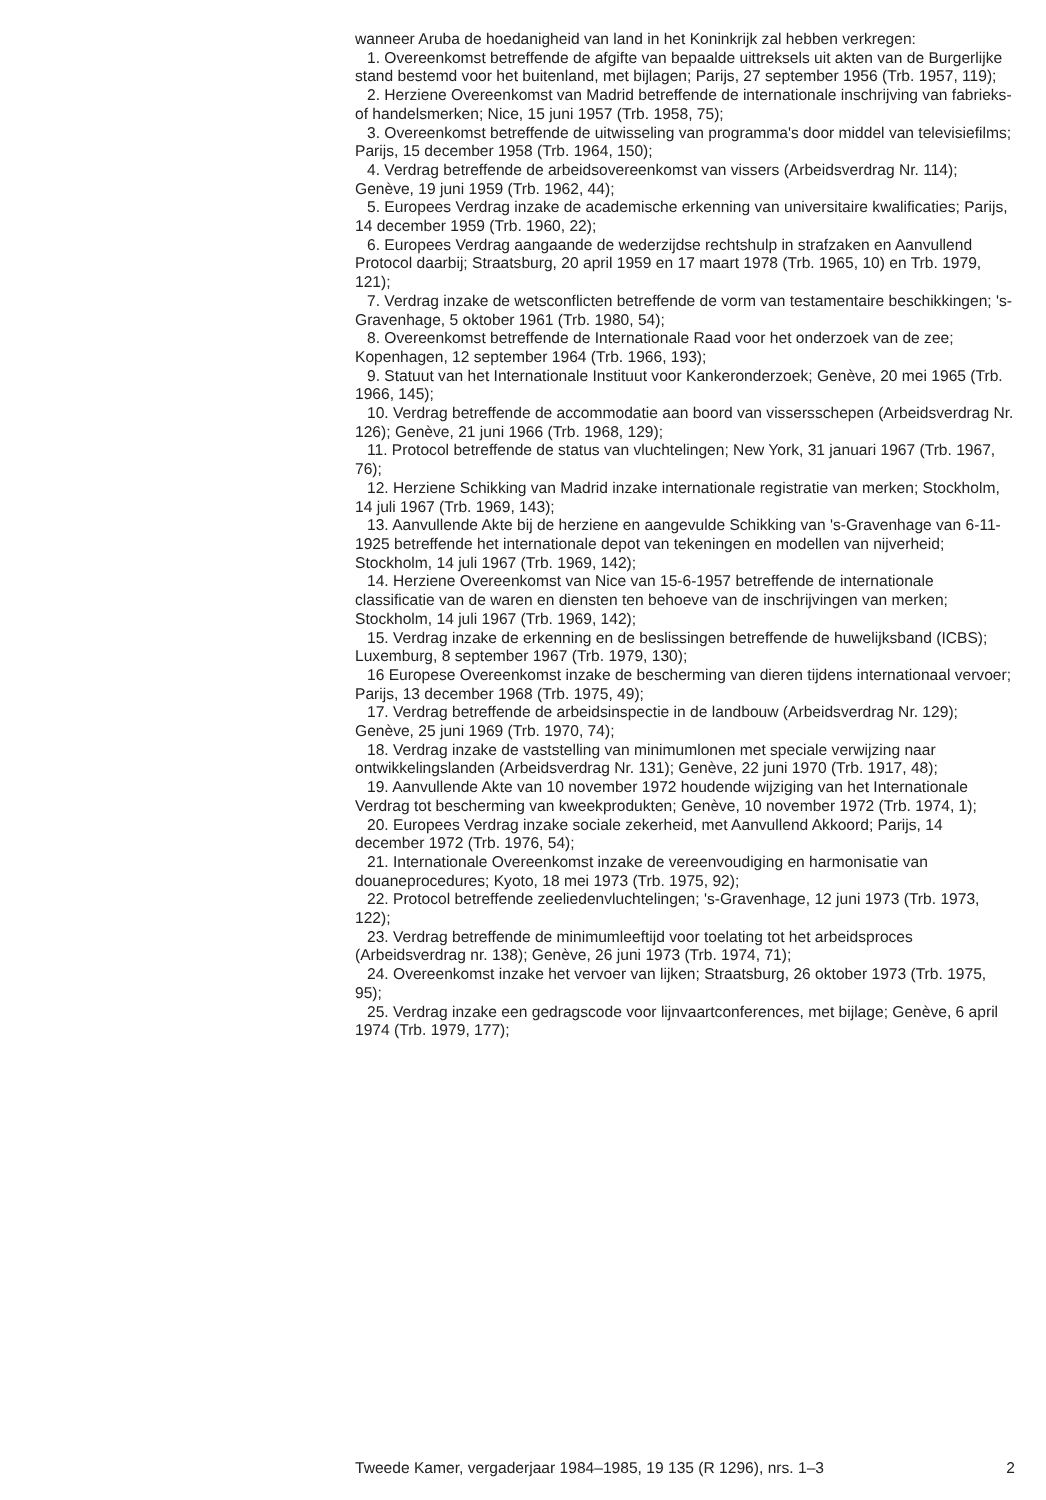wanneer Aruba de hoedanigheid van land in het Koninkrijk zal hebben verkregen:
1. Overeenkomst betreffende de afgifte van bepaalde uittreksels uit akten van de Burgerlijke stand bestemd voor het buitenland, met bijlagen; Parijs, 27 september 1956 (Trb. 1957, 119);
2. Herziene Overeenkomst van Madrid betreffende de internationale inschrijving van fabrieks- of handelsmerken; Nice, 15 juni 1957 (Trb. 1958, 75);
3. Overeenkomst betreffende de uitwisseling van programma's door middel van televisiefilms; Parijs, 15 december 1958 (Trb. 1964, 150);
4. Verdrag betreffende de arbeidsovereenkomst van vissers (Arbeidsverdrag Nr. 114); Genève, 19 juni 1959 (Trb. 1962, 44);
5. Europees Verdrag inzake de academische erkenning van universitaire kwalificaties; Parijs, 14 december 1959 (Trb. 1960, 22);
6. Europees Verdrag aangaande de wederzijdse rechtshulp in strafzaken en Aanvullend Protocol daarbij; Straatsburg, 20 april 1959 en 17 maart 1978 (Trb. 1965, 10) en Trb. 1979, 121);
7. Verdrag inzake de wetsconflicten betreffende de vorm van testamentaire beschikkingen; 's-Gravenhage, 5 oktober 1961 (Trb. 1980, 54);
8. Overeenkomst betreffende de Internationale Raad voor het onderzoek van de zee; Kopenhagen, 12 september 1964 (Trb. 1966, 193);
9. Statuut van het Internationale Instituut voor Kankeronderzoek; Genève, 20 mei 1965 (Trb. 1966, 145);
10. Verdrag betreffende de accommodatie aan boord van vissersschepen (Arbeidsverdrag Nr. 126); Genève, 21 juni 1966 (Trb. 1968, 129);
11. Protocol betreffende de status van vluchtelingen; New York, 31 januari 1967 (Trb. 1967, 76);
12. Herziene Schikking van Madrid inzake internationale registratie van merken; Stockholm, 14 juli 1967 (Trb. 1969, 143);
13. Aanvullende Akte bij de herziene en aangevulde Schikking van 's-Gravenhage van 6-11-1925 betreffende het internationale depot van tekeningen en modellen van nijverheid; Stockholm, 14 juli 1967 (Trb. 1969, 142);
14. Herziene Overeenkomst van Nice van 15-6-1957 betreffende de internationale classificatie van de waren en diensten ten behoeve van de inschrijvingen van merken; Stockholm, 14 juli 1967 (Trb. 1969, 142);
15. Verdrag inzake de erkenning en de beslissingen betreffende de huwelijksband (ICBS); Luxemburg, 8 september 1967 (Trb. 1979, 130);
16 Europese Overeenkomst inzake de bescherming van dieren tijdens internationaal vervoer; Parijs, 13 december 1968 (Trb. 1975, 49);
17. Verdrag betreffende de arbeidsinspectie in de landbouw (Arbeidsverdrag Nr. 129); Genève, 25 juni 1969 (Trb. 1970, 74);
18. Verdrag inzake de vaststelling van minimumlonen met speciale verwijzing naar ontwikkelingslanden (Arbeidsverdrag Nr. 131); Genève, 22 juni 1970 (Trb. 1917, 48);
19. Aanvullende Akte van 10 november 1972 houdende wijziging van het Internationale Verdrag tot bescherming van kweekprodukten; Genève, 10 november 1972 (Trb. 1974, 1);
20. Europees Verdrag inzake sociale zekerheid, met Aanvullend Akkoord; Parijs, 14 december 1972 (Trb. 1976, 54);
21. Internationale Overeenkomst inzake de vereenvoudiging en harmonisatie van douaneprocedures; Kyoto, 18 mei 1973 (Trb. 1975, 92);
22. Protocol betreffende zeeliedenvluchtelingen; 's-Gravenhage, 12 juni 1973 (Trb. 1973, 122);
23. Verdrag betreffende de minimumleeftijd voor toelating tot het arbeidsproces (Arbeidsverdrag nr. 138); Genève, 26 juni 1973 (Trb. 1974, 71);
24. Overeenkomst inzake het vervoer van lijken; Straatsburg, 26 oktober 1973 (Trb. 1975, 95);
25. Verdrag inzake een gedragscode voor lijnvaartconferences, met bijlage; Genève, 6 april 1974 (Trb. 1979, 177);
Tweede Kamer, vergaderjaar 1984–1985, 19 135 (R 1296), nrs. 1–3 2